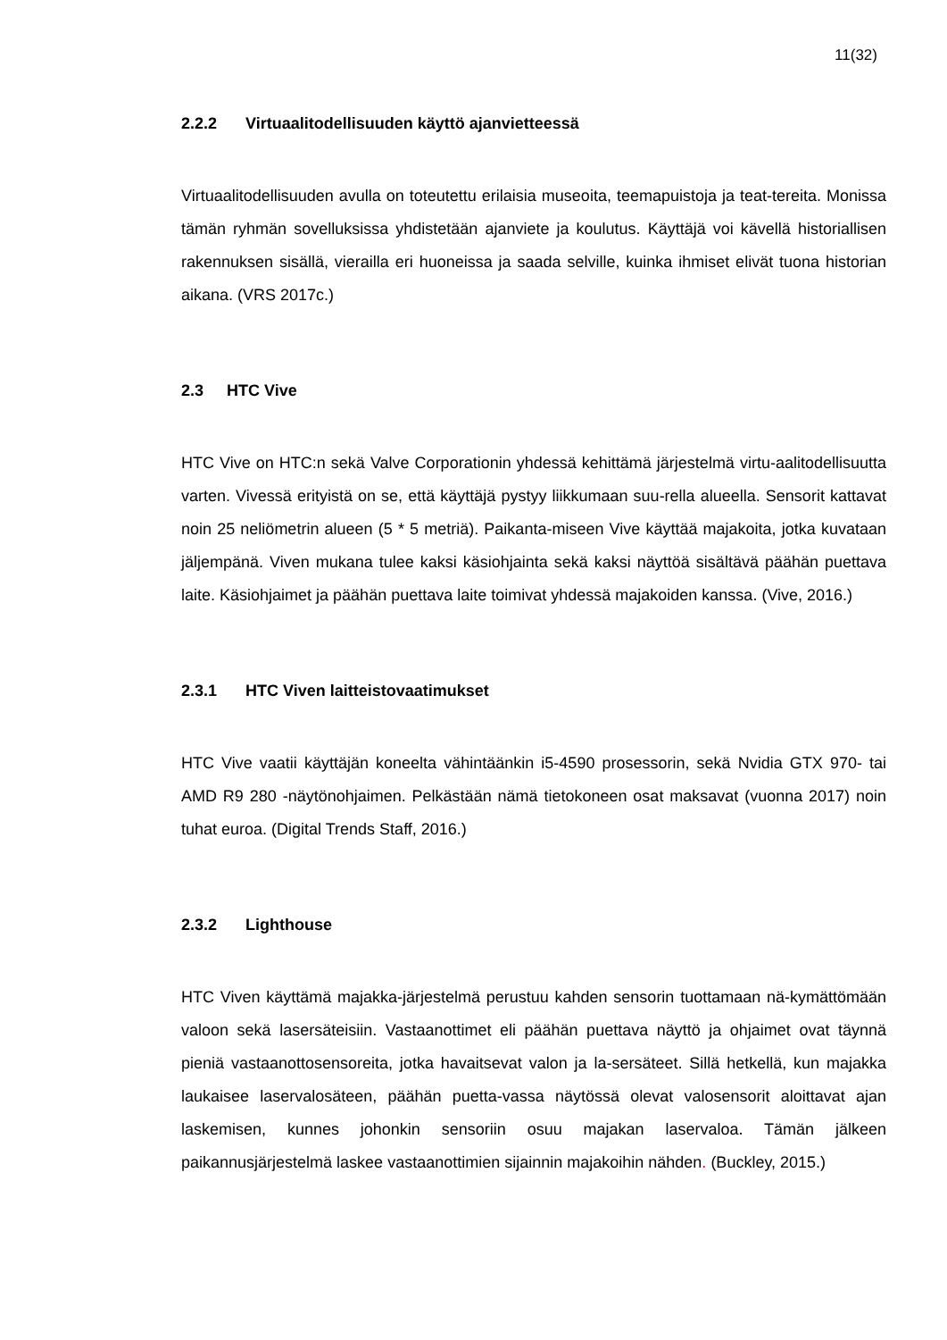11(32)
2.2.2 Virtuaalitodellisuuden käyttö ajanvietteessä
Virtuaalitodellisuuden avulla on toteutettu erilaisia museoita, teemapuistoja ja teat-tereita. Monissa tämän ryhmän sovelluksissa yhdistetään ajanviete ja koulutus. Käyttäjä voi kävellä historiallisen rakennuksen sisällä, vierailla eri huoneissa ja saada selville, kuinka ihmiset elivät tuona historian aikana. (VRS 2017c.)
2.3 HTC Vive
HTC Vive on HTC:n sekä Valve Corporationin yhdessä kehittämä järjestelmä virtu-aalitodellisuutta varten. Vivessä erityistä on se, että käyttäjä pystyy liikkumaan suu-rella alueella. Sensorit kattavat noin 25 neliömetrin alueen (5 * 5 metriä). Paikanta-miseen Vive käyttää majakoita, jotka kuvataan jäljempänä. Viven mukana tulee kaksi käsiohjainta sekä kaksi näyttöä sisältävä päähän puettava laite. Käsiohjaimet ja päähän puettava laite toimivat yhdessä majakoiden kanssa. (Vive, 2016.)
2.3.1 HTC Viven laitteistovaatimukset
HTC Vive vaatii käyttäjän koneelta vähintäänkin i5-4590 prosessorin, sekä Nvidia GTX 970- tai AMD R9 280 -näytönohjaimen. Pelkästään nämä tietokoneen osat maksavat (vuonna 2017) noin tuhat euroa. (Digital Trends Staff, 2016.)
2.3.2 Lighthouse
HTC Viven käyttämä majakka-järjestelmä perustuu kahden sensorin tuottamaan nä-kymättömään valoon sekä lasersäteisiin. Vastaanottimet eli päähän puettava näyttö ja ohjaimet ovat täynnä pieniä vastaanottosensoreita, jotka havaitsevat valon ja la-sersäteet. Sillä hetkellä, kun majakka laukaisee laservalosäteen, päähän puetta-vassa näytössä olevat valosensorit aloittavat ajan laskemisen, kunnes johonkin sensoriin osuu majakan laservaloa. Tämän jälkeen paikannusjärjestelmä laskee vastaanottimien sijainnin majakoihin nähden. (Buckley, 2015.)